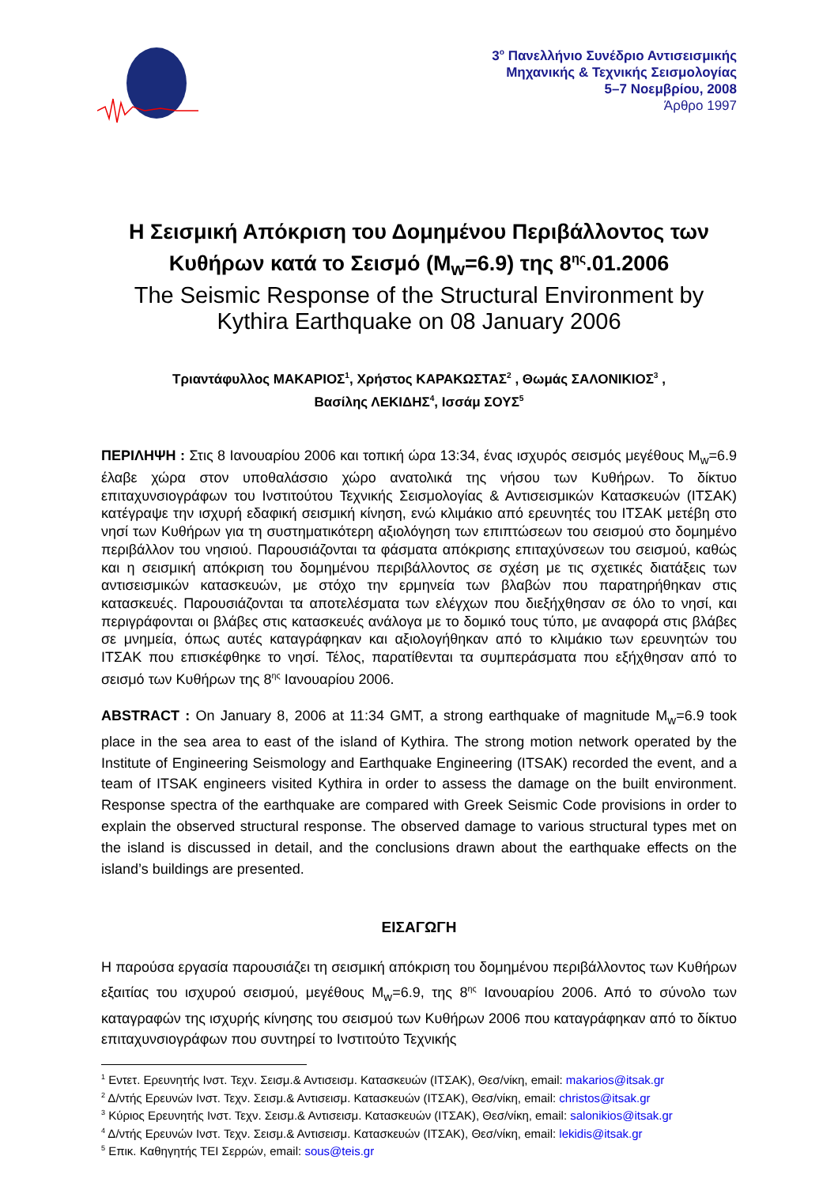3<sup>ο</sup> Πανελλήνιο Συνέδριο Αντισεισμικής
Μηχανικής & Τεχνικής Σεισμολογίας
5–7 Νοεμβρίου, 2008
Άρθρο 1997
Η Σεισμική Απόκριση του Δομημένου Περιβάλλοντος των Κυθήρων κατά το Σεισμό (M<sub>w</sub>=6.9) της 8<sup>ης</sup>.01.2006
The Seismic Response of the Structural Environment by Kythira Earthquake on 08 January 2006
Τριαντάφυλλος ΜΑΚΑΡΙΟΣ<sup>1</sup>, Χρήστος ΚΑΡΑΚΩΣΤΑΣ<sup>2</sup> , Θωμάς ΣΑΛΟΝΙΚΙΟΣ<sup>3</sup> ,
Βασίλης ΛΕΚΙΔΗΣ<sup>4</sup>, Ισσάμ ΣΟΥΣ<sup>5</sup>
ΠΕΡΙΛΗΨΗ : Στις 8 Ιανουαρίου 2006 και τοπική ώρα 13:34, ένας ισχυρός σεισμός μεγέθους M<sub>w</sub>=6.9 έλαβε χώρα στον υποθαλάσσιο χώρο ανατολικά της νήσου των Κυθήρων. Το δίκτυο επιταχυνσιογράφων του Ινστιτούτου Τεχνικής Σεισμολογίας & Αντισεισμικών Κατασκευών (ΙΤΣΑΚ) κατέγραψε την ισχυρή εδαφική σεισμική κίνηση, ενώ κλιμάκιο από ερευνητές του ΙΤΣΑΚ μετέβη στο νησί των Κυθήρων για τη συστηματικότερη αξιολόγηση των επιπτώσεων του σεισμού στο δομημένο περιβάλλον του νησιού. Παρουσιάζονται τα φάσματα απόκρισης επιταχύνσεων του σεισμού, καθώς και η σεισμική απόκριση του δομημένου περιβάλλοντος σε σχέση με τις σχετικές διατάξεις των αντισεισμικών κατασκευών, με στόχο την ερμηνεία των βλαβών που παρατηρήθηκαν στις κατασκευές. Παρουσιάζονται τα αποτελέσματα των ελέγχων που διεξήχθησαν σε όλο το νησί, και περιγράφονται οι βλάβες στις κατασκευές ανάλογα με το δομικό τους τύπο, με αναφορά στις βλάβες σε μνημεία, όπως αυτές καταγράφηκαν και αξιολογήθηκαν από το κλιμάκιο των ερευνητών του ΙΤΣΑΚ που επισκέφθηκε το νησί. Τέλος, παρατίθενται τα συμπεράσματα που εξήχθησαν από το σεισμό των Κυθήρων της 8<sup>ης</sup> Ιανουαρίου 2006.
ABSTRACT : On January 8, 2006 at 11:34 GMT, a strong earthquake of magnitude M<sub>w</sub>=6.9 took place in the sea area to east of the island of Kythira. The strong motion network operated by the Institute of Engineering Seismology and Earthquake Engineering (ITSAK) recorded the event, and a team of ITSAK engineers visited Kythira in order to assess the damage on the built environment. Response spectra of the earthquake are compared with Greek Seismic Code provisions in order to explain the observed structural response. The observed damage to various structural types met on the island is discussed in detail, and the conclusions drawn about the earthquake effects on the island’s buildings are presented.
ΕΙΣΑΓΩΓΗ
Η παρούσα εργασία παρουσιάζει τη σεισμική απόκριση του δομημένου περιβάλλοντος των Κυθήρων εξαιτίας του ισχυρού σεισμού, μεγέθους M<sub>w</sub>=6.9, της 8<sup>ης</sup> Ιανουαρίου 2006. Από το σύνολο των καταγραφών της ισχυρής κίνησης του σεισμού των Κυθήρων 2006 που καταγράφηκαν από το δίκτυο επιταχυνσιογράφων που συντηρεί το Ινστιτούτο Τεχνικής
<sup>1</sup> Εντετ. Ερευνητής Ινστ. Τεχν. Σεισμ.& Αντισεισμ. Κατασκευών (ΙΤΣΑΚ), Θεσ/νίκη, email: makarios@itsak.gr
<sup>2</sup> Δ/ντής Ερευνών Ινστ. Τεχν. Σεισμ.& Αντισεισμ. Κατασκευών (ΙΤΣΑΚ), Θεσ/νίκη, email: christos@itsak.gr
<sup>3</sup> Κύριος Ερευνητής Ινστ. Τεχν. Σεισμ.& Αντισεισμ. Κατασκευών (ΙΤΣΑΚ), Θεσ/νίκη, email: salonikios@itsak.gr
<sup>4</sup> Δ/ντής Ερευνών Ινστ. Τεχν. Σεισμ.& Αντισεισμ. Κατασκευών (ΙΤΣΑΚ), Θεσ/νίκη, email: lekidis@itsak.gr
<sup>5</sup> Επικ. Καθηγητής ΤΕΙ Σερρών, email: sous@teis.gr